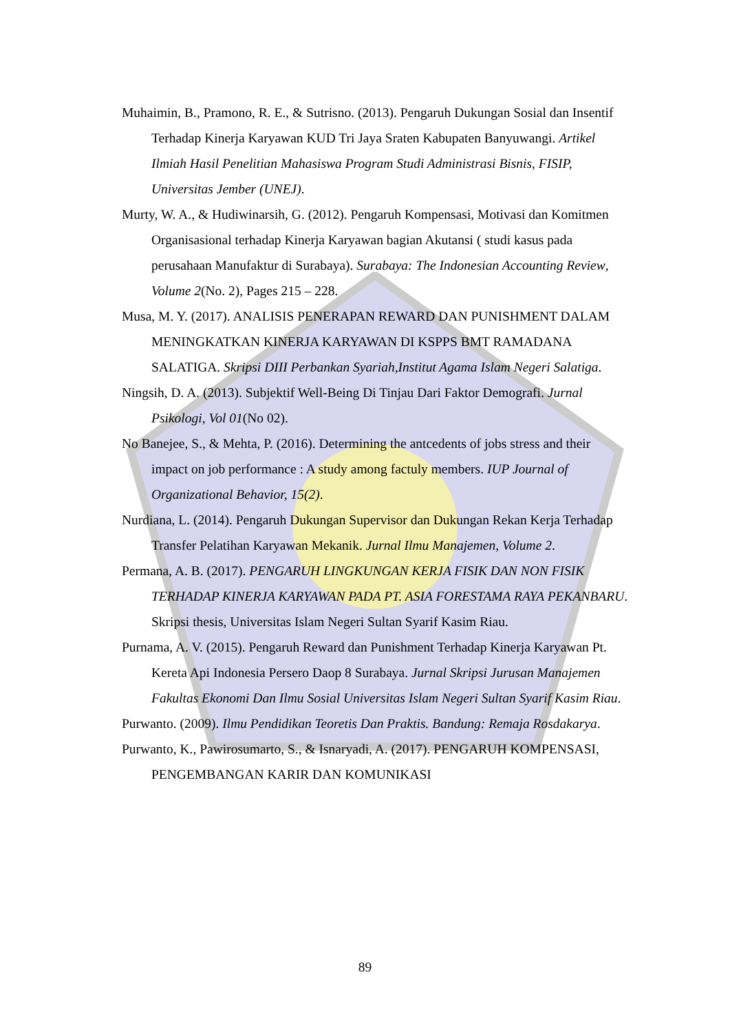Muhaimin, B., Pramono, R. E., & Sutrisno. (2013). Pengaruh Dukungan Sosial dan Insentif Terhadap Kinerja Karyawan KUD Tri Jaya Sraten Kabupaten Banyuwangi. Artikel Ilmiah Hasil Penelitian Mahasiswa Program Studi Administrasi Bisnis, FISIP, Universitas Jember (UNEJ).
Murty, W. A., & Hudiwinarsih, G. (2012). Pengaruh Kompensasi, Motivasi dan Komitmen Organisasional terhadap Kinerja Karyawan bagian Akutansi ( studi kasus pada perusahaan Manufaktur di Surabaya). Surabaya: The Indonesian Accounting Review, Volume 2(No. 2), Pages 215 – 228.
Musa, M. Y. (2017). ANALISIS PENERAPAN REWARD DAN PUNISHMENT DALAM MENINGKATKAN KINERJA KARYAWAN DI KSPPS BMT RAMADANA SALATIGA. Skripsi DIII Perbankan Syariah,Institut Agama Islam Negeri Salatiga.
Ningsih, D. A. (2013). Subjektif Well-Being Di Tinjau Dari Faktor Demografi. Jurnal Psikologi, Vol 01(No 02).
No Banejee, S., & Mehta, P. (2016). Determining the antcedents of jobs stress and their impact on job performance : A study among factuly members. IUP Journal of Organizational Behavior, 15(2).
Nurdiana, L. (2014). Pengaruh Dukungan Supervisor dan Dukungan Rekan Kerja Terhadap Transfer Pelatihan Karyawan Mekanik. Jurnal Ilmu Manajemen, Volume 2.
Permana, A. B. (2017). PENGARUH LINGKUNGAN KERJA FISIK DAN NON FISIK TERHADAP KINERJA KARYAWAN PADA PT. ASIA FORESTAMA RAYA PEKANBARU. Skripsi thesis, Universitas Islam Negeri Sultan Syarif Kasim Riau.
Purnama, A. V. (2015). Pengaruh Reward dan Punishment Terhadap Kinerja Karyawan Pt. Kereta Api Indonesia Persero Daop 8 Surabaya. Jurnal Skripsi Jurusan Manajemen Fakultas Ekonomi Dan Ilmu Sosial Universitas Islam Negeri Sultan Syarif Kasim Riau.
Purwanto. (2009). Ilmu Pendidikan Teoretis Dan Praktis. Bandung: Remaja Rosdakarya.
Purwanto, K., Pawirosumarto, S., & Isnaryadi, A. (2017). PENGARUH KOMPENSASI, PENGEMBANGAN KARIR DAN KOMUNIKASI
89